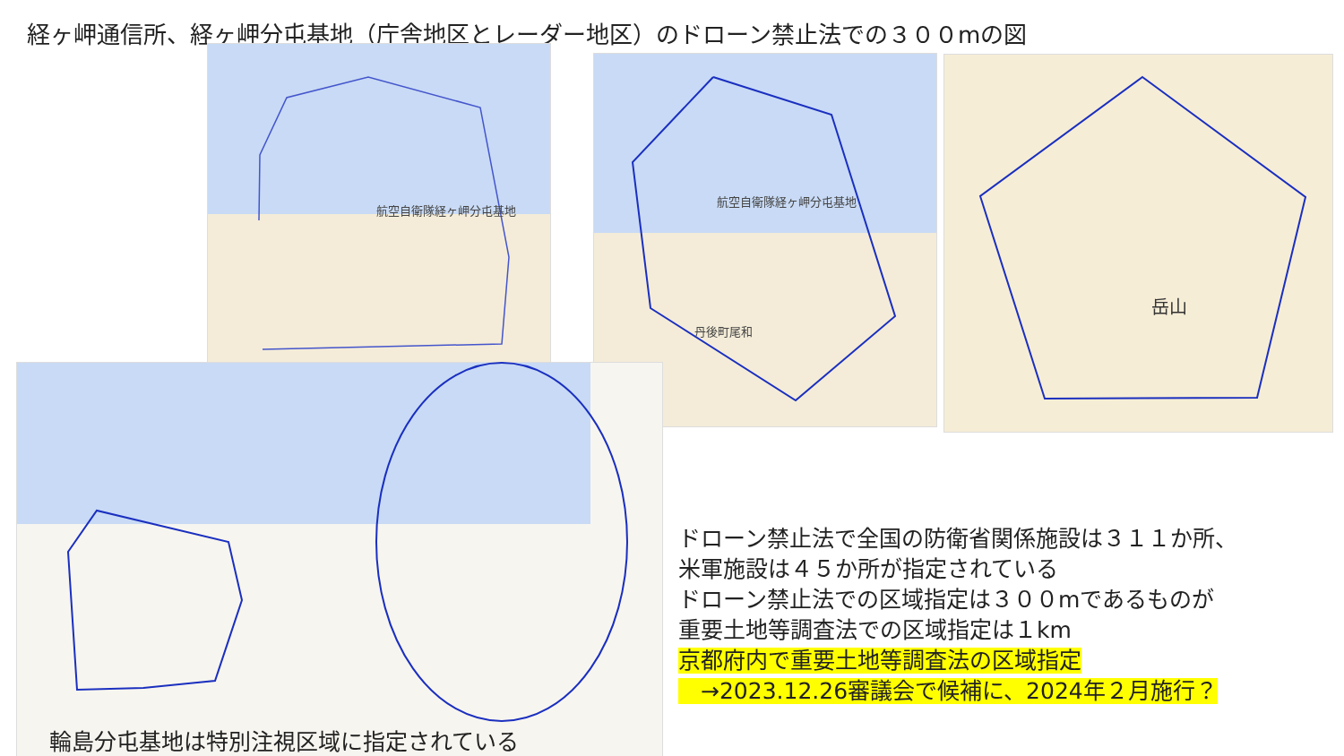経ヶ岬通信所、経ヶ岬分屯基地（庁舎地区とレーダー地区）のドローン禁止法での３００mの図
航空自衛隊経ヶ岬分屯基地
航空自衛隊経ヶ岬分屯基地
丹後町尾和
岳山
ドローン禁止法で全国の防衛省関係施設は３１１か所、
米軍施設は４５か所が指定されている
ドローン禁止法での区域指定は３００mであるものが
重要土地等調査法での区域指定は１km
京都府内で重要土地等調査法の区域指定
　→2023.12.26審議会で候補に、2024年２月施行？
輪島分屯基地は特別注視区域に指定されている